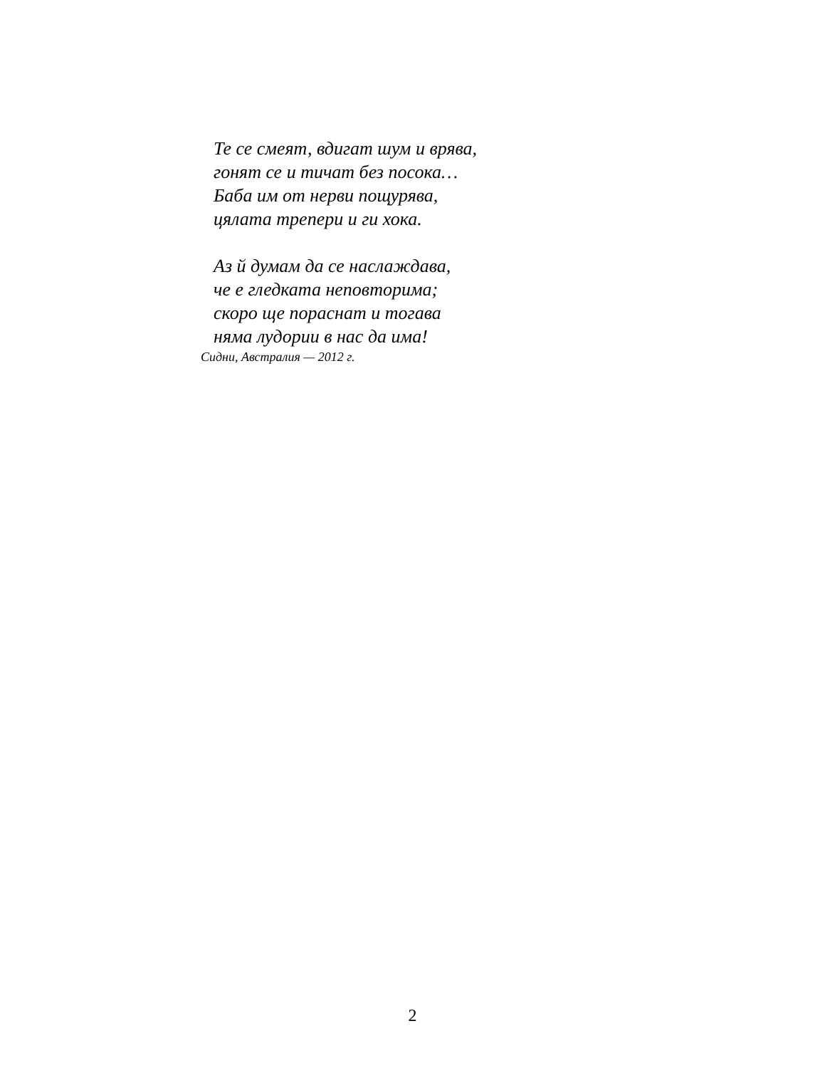Те се смеят, вдигат шум и врява,
гонят се и тичат без посока…
Баба им от нерви пощурява,
цялата трепери и ги хока.
Аз й думам да се наслаждава,
че е гледката неповторима;
скоро ще пораснат и тогава
няма лудории в нас да има!
Сидни, Австралия — 2012 г.
2